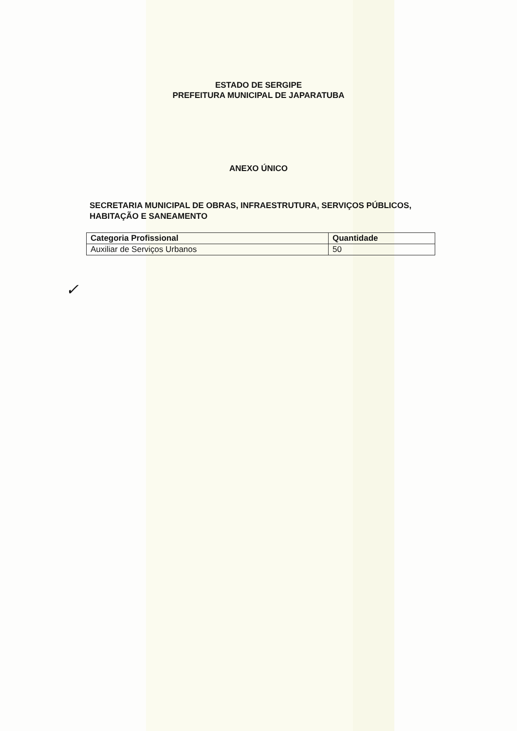ESTADO DE SERGIPE
PREFEITURA MUNICIPAL DE JAPARATUBA
ANEXO ÚNICO
SECRETARIA MUNICIPAL DE OBRAS, INFRAESTRUTURA, SERVIÇOS PÚBLICOS, HABITAÇÃO E SANEAMENTO
| Categoria Profissional | Quantidade |
| --- | --- |
| Auxiliar de Serviços Urbanos | 50 |
✓